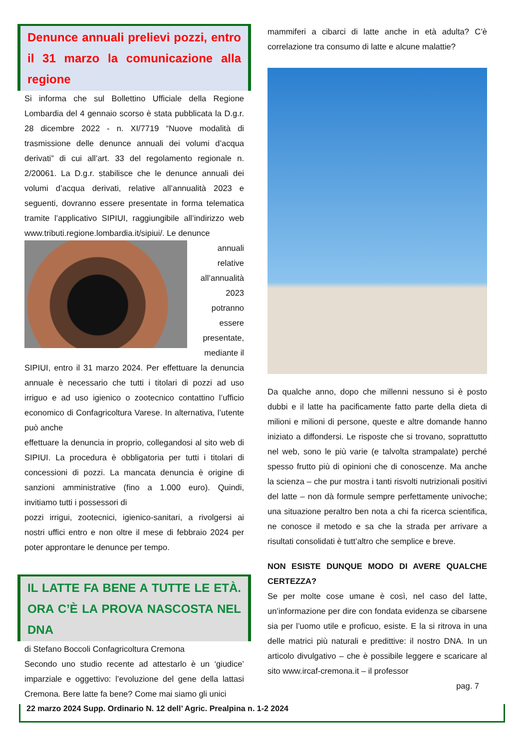Denunce annuali prelievi pozzi, entro il 31 marzo la comunicazione alla regione
Si informa che sul Bollettino Ufficiale della Regione Lombardia del 4 gennaio scorso è stata pubblicata la D.g.r. 28 dicembre 2022 - n. XI/7719 “Nuove modalità di trasmissione delle denunce annuali dei volumi d’acqua derivati” di cui all’art. 33 del regolamento regionale n. 2/20061. La D.g.r. stabilisce che le denunce annuali dei volumi d’acqua derivati, relative all’annualità 2023 e seguenti, dovranno essere presentate in forma telematica tramite l’applicativo SIPIUI, raggiungibile all’indirizzo web www.tributi.regione.lombardia.it/sipiui/. Le denunce
annuali relative all’annualità 2023 potranno essere presentate, mediante il
SIPIUI, entro il 31 marzo 2024. Per effettuare la denuncia annuale è necessario che tutti i titolari di pozzi ad uso irriguo e ad uso igienico o zootecnico contattino l’ufficio economico di Confagricoltura Varese. In alternativa, l’utente può anche
effettuare la denuncia in proprio, collegandosi al sito web di SIPIUI. La procedura è obbligatoria per tutti i titolari di concessioni di pozzi. La mancata denuncia è origine di sanzioni amministrative (fino a 1.000 euro). Quindi, invitiamo tutti i possessori di
pozzi irrigui, zootecnici, igienico-sanitari, a rivolgersi ai nostri uffici entro e non oltre il mese di febbraio 2024 per poter approntare le denunce per tempo.
IL LATTE FA BENE A TUTTE LE ETÀ. ORA C’È LA PROVA NASCOSTA NEL DNA
di Stefano Boccoli Confagricoltura Cremona
Secondo uno studio recente ad attestarlo è un ‘giudice’ imparziale e oggettivo: l’evoluzione del gene della lattasi Cremona. Bere latte fa bene? Come mai siamo gli unici
mammiferi a cibarci di latte anche in età adulta? C’è correlazione tra consumo di latte e alcune malattie?
Da qualche anno, dopo che millenni nessuno si è posto dubbi e il latte ha pacificamente fatto parte della dieta di milioni e milioni di persone, queste e altre domande hanno iniziato a diffondersi. Le risposte che si trovano, soprattutto nel web, sono le più varie (e talvolta strampalate) perché spesso frutto più di opinioni che di conoscenze. Ma anche la scienza – che pur mostra i tanti risvolti nutrizionali positivi del latte – non dà formule sempre perfettamente univoche; una situazione peraltro ben nota a chi fa ricerca scientifica, ne conosce il metodo e sa che la strada per arrivare a risultati consolidati è tutt’altro che semplice e breve.
NON ESISTE DUNQUE MODO DI AVERE QUALCHE CERTEZZA?
Se per molte cose umane è così, nel caso del latte, un’informazione per dire con fondata evidenza se cibarsene sia per l’uomo utile e proficuo, esiste. E la si ritrova in una delle matrici più naturali e predittive: il nostro DNA. In un articolo divulgativo – che è possibile leggere e scaricare al sito www.ircaf-cremona.it – il professor
pag. 7
22 marzo 2024 Supp. Ordinario N. 12 dell’ Agric. Prealpina n. 1-2 2024